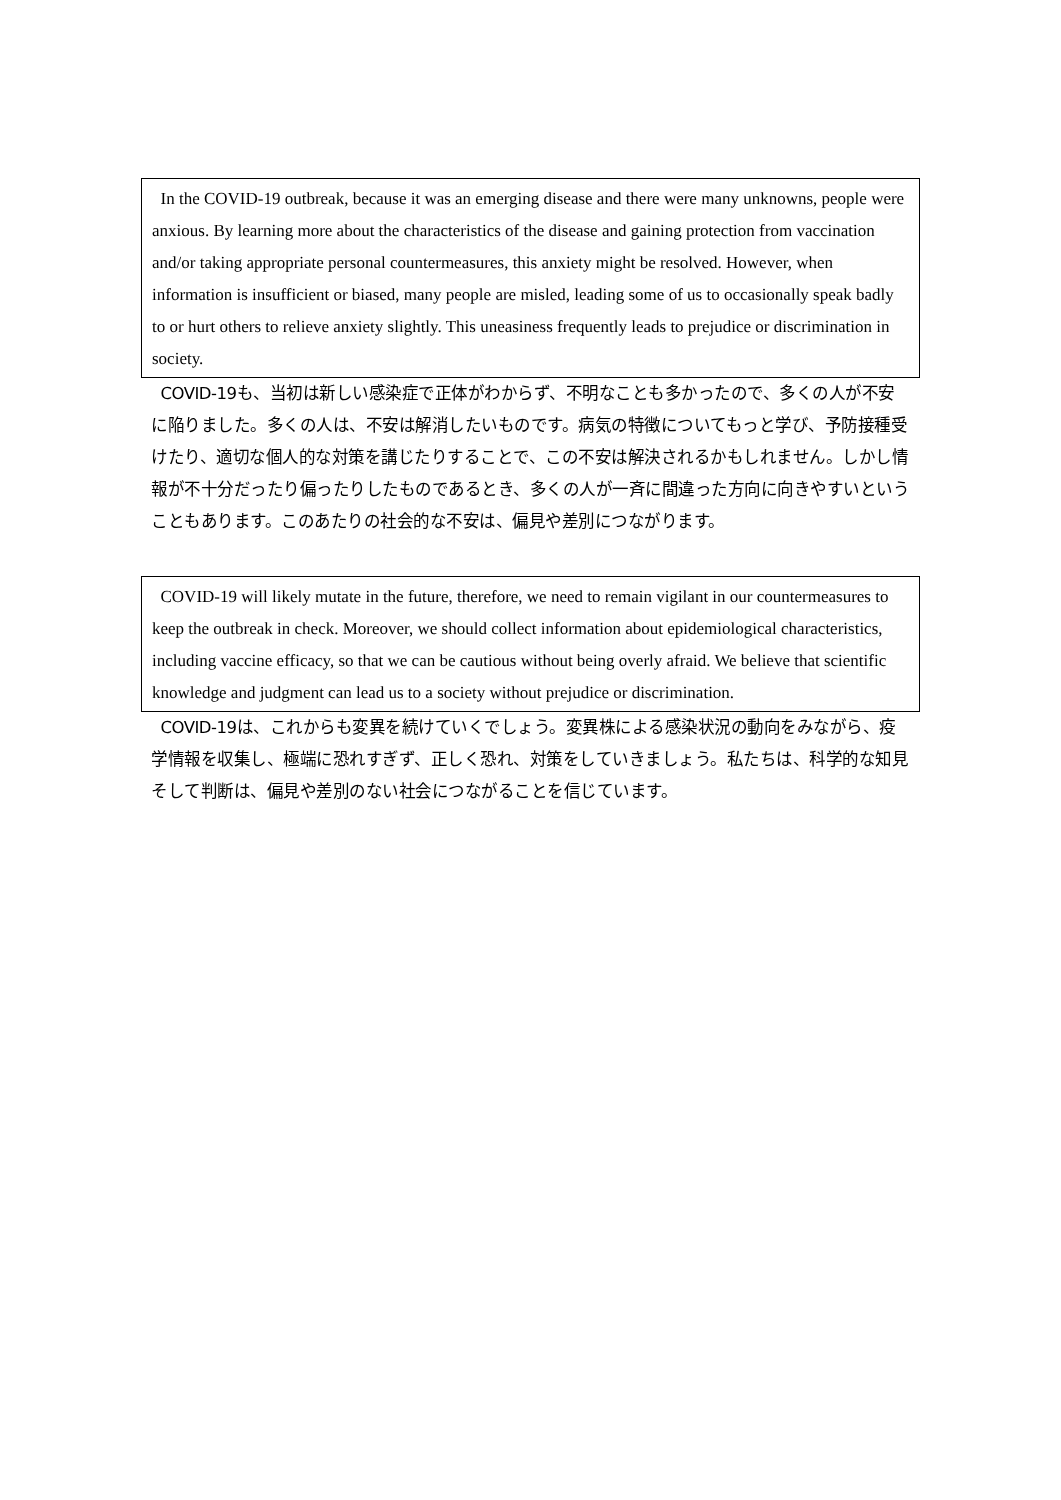In the COVID-19 outbreak, because it was an emerging disease and there were many unknowns, people were anxious. By learning more about the characteristics of the disease and gaining protection from vaccination and/or taking appropriate personal countermeasures, this anxiety might be resolved. However, when information is insufficient or biased, many people are misled, leading some of us to occasionally speak badly to or hurt others to relieve anxiety slightly. This uneasiness frequently leads to prejudice or discrimination in society.
COVID-19も、当初は新しい感染症で正体がわからず、不明なことも多かったので、多くの人が不安に陥りました。多くの人は、不安は解消したいものです。病気の特徴についてもっと学び、予防接種受けたり、適切な個人的な対策を講じたりすることで、この不安は解決されるかもしれません。しかし情報が不十分だったり偏ったりしたものであるとき、多くの人が一斉に間違った方向に向きやすいということもあります。このあたりの社会的な不安は、偏見や差別につながります。
COVID-19 will likely mutate in the future, therefore, we need to remain vigilant in our countermeasures to keep the outbreak in check. Moreover, we should collect information about epidemiological characteristics, including vaccine efficacy, so that we can be cautious without being overly afraid. We believe that scientific knowledge and judgment can lead us to a society without prejudice or discrimination.
COVID-19は、これからも変異を続けていくでしょう。変異株による感染状況の動向をみながら、疫学情報を収集し、極端に恐れすぎず、正しく恐れ、対策をしていきましょう。私たちは、科学的な知見そして判断は、偏見や差別のない社会につながることを信じています。